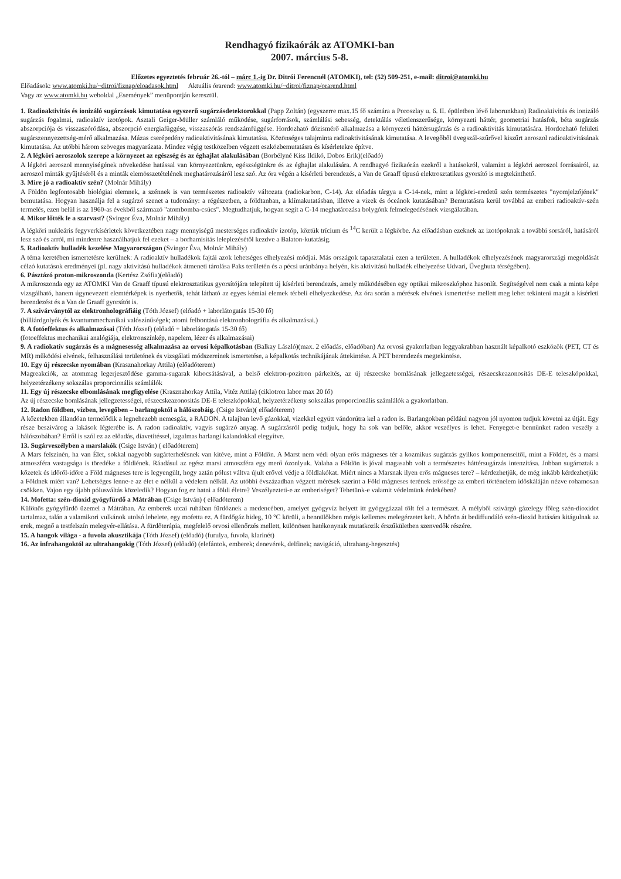Rendhagyó fizikaórák az ATOMKI-ban
2007. március 5-8.
Előzetes egyeztetés február 26.-tól – márc 1.-ig Dr. Ditrói Ferencnél (ATOMKI), tel: (52) 509-251, e-mail: ditroi@atomki.hu
Előadások: www.atomki.hu/~ditroi/fiznap/eloadasok.html Aktuális órarend: www.atomki.hu/~ditroi/fiznap/orarend.html
Vagy az www.atomki.hu weboldal „Események” menüpontján keresztül.
1. Radioaktivitás és ionizáló sugárzások kimutatása egyszerű sugárzásdetektorokkal (Papp Zoltán) (egyszerre max.15 fő számára a Poroszlay u. 6. II. épületben lévő laborunkban) Radioaktivitás és ionizáló sugárzás fogalmai, radioaktív izotópok. Asztali Geiger-Müller számláló működése, sugárforrások, számlálási sebesség, detektálás véletlenszerűsége, környezeti háttér, geometriai hatásfok, béta sugárzás abszorpciója és visszaszóródása, abszorpció energiafüggése, visszaszórás rendszámfüggése. Hordozható dózismérő alkalmazása a környezeti háttérsugárzás és a radioaktivitás kimutatására. Hordozható felületi sugárszennyezettség-mérő alkalmazása. Mázas cserépedény radioaktivitásának kimutatása. Közönséges talajminta radioaktivitásának kimutatása. A levegőből üvegszál-szűrővel kiszűrt aeroszol radioaktivitásának kimutatása. Az utóbbi három szöveges magyarázata. Mindez végig testközelben végzett eszközbemutatásra és kísérletekre építve.
2. A légköri aeroszolok szerepe a környezet az egészség és az éghajlat alakulásában (Borbélyné Kiss Ildikó, Dobos Erik)(előadó)
A légköri aeroszol mennyiségének növekedése hatással van környezetünkre, egészségünkre és az éghajlat alakulására. A rendhagyó fizikaórán ezekről a hatásokról, valamint a légköri aeroszol forrásairól, az aeroszol minták gyűjtéséről és a minták elemösszetételének meghatározásáról lesz szó. Az óra végén a kísérleti berendezés, a Van de Graaff típusú elektrosztatikus gyorsító is megtekinthető.
3. Mire jó a radioaktív szén? (Molnár Mihály)
A Földön legfontosabb biológiai elemnek, a szénnek is van természetes radioaktív változata (radiokarbon, C-14). Az előadás tárgya a C-14-nek, mint a légköri-eredetű szén természetes "nyomjelzőjének" bemutatása. Hogyan használja fel a sugárzó szenet a tudomány: a régészetben, a földtanban, a klímakutatásban, illetve a vizek és óceánok kutatásában? Bemutatásra kerül továbbá az emberi radioaktív-szén termelés, ezen belül is az 1960-as évekből származó "atombomba-csúcs". Megtudhatjuk, hogyan segít a C-14 meghatározása bolygónk felmelegedésének vizsgálatában.
4. Mikor lőtték le a szarvast? (Svingor Éva, Molnár Mihály)
A légköri nukleáris fegyverkísérletek következtében nagy mennyiségű mesterséges radioaktív izotóp, köztük trícium és <sup>14</sup>C került a légkörbe. Az előadásban ezeknek az izotópoknak a további sorsáról, hatásáról lesz szó és arról, mi mindenre használhatjuk fel ezeket – a borhamisítás leleplezésétől kezdve a Balaton-kutatásig.
5. Radioaktív hulladék kezelése Magyarországon (Svingor Éva, Molnár Mihály)
A téma keretében ismertetésre kerülnek: A radioaktív hulladékok fajtái azok lehetséges elhelyezési módjai. Más országok tapasztalatai ezen a területen. A hulladékok elhelyezésének magyarországi megoldását célzó kutatások eredményei (pl. nagy aktivitású hulladékok átmeneti tárolása Paks területén és a pécsi uránbánya helyén, kis aktivitású hulladék elhelyezése Udvari, Üveghuta térségében).
6. Pásztázó proton-mikroszonda (Kertész Zsófia)(előadó)
A mikroszonda egy az ATOMKI Van de Graaff típusú elektrosztatikus gyorsítójára telepített új kísérleti berendezés, amely működésében egy optikai mikroszkóphoz hasonlít. Segítségével nem csak a minta képe vizsgálható, hanem úgynevezett elemtérképek is nyerhetők, tehát látható az egyes kémiai elemek térbeli elhelyezkedése. Az óra során a mérések elvének ismertetése mellett meg lehet tekinteni magát a kísérleti berendezést és a Van de Graaff gyorsítót is.
7. A szivárványtól az elektronholográfiáig (Tóth József) (előadó + laborlátogatás 15-30 fő)
(billiárdgolyók és kvantummechanikai valószínűségek; atomi felbontású elektronholográfia és alkalmazásai.)
8. A fotóeffektus és alkalmazásai (Tóth József) (előadó + laborlátogatás 15-30 fő)
(fotoeffektus mechanikai analógiája, elektronszínkép, napelem, lézer és alkalmazásai)
9. A radiokatív sugárzás és a mágnesesség alkalmazása az orvosi képalkotásban (Balkay László)(max. 2 előadás, előadóban) Az orvosi gyakorlatban leggyakrabban használt képalkotó eszközök (PET, CT és MR) működési elvének, felhasználási területének és vizsgálati módszereinek ismertetése, a képalkotás technikájának áttekintése. A PET berendezés megtekintése.
10. Egy új részecske nyomában (Krasznahorkay Attila) (előadóterem)
Magreakciók, az atommag legerjesztődése gamma-sugarak kibocsátásával, a belső elektron-pozitron párkeltés, az új részecske bomlásának jellegzetességei, részecskeazonosítás DE-E teleszkópokkal, helyzetérzékeny sokszálas proporcionális számlálók
11. Egy új részecske elbomlásának megfigyelése (Krasznahorkay Attila, Vitéz Attila) (ciklotron labor max 20 fő)
Az új részecske bomlásának jellegzetességei, részecskeazonositás DE-E teleszkópokkal, helyzetérzékeny sokszálas proporcionális számlálók a gyakorlatban.
12. Radon földben, vízben, levegőben – barlangoktól a hálószobáig. (Csige István)( előadóterem)
A kőzetekben állandóan termelődik a legnehezebb nemesgáz, a RADON. A talajban levő gázokkal, vizekkel együtt vándorútra kel a radon is. Barlangokban például nagyon jól nyomon tudjuk követni az útját. Egy része beszivárog a lakások légterébe is. A radon radioaktív, vagyis sugárzó anyag. A sugárzásról pedig tudjuk, hogy ha sok van belőle, akkor veszélyes is lehet. Fenyeget-e bennünket radon veszély a hálószobában? Erről is szól ez az előadás, diavetítéssel, izgalmas barlangi kalandokkal elegyítve.
13. Sugárveszélyben a marslakók (Csige István) ( előadóterem)
A Mars felszínén, ha van Élet, sokkal nagyobb sugárterhelésnek van kitéve, mint a Földön. A Marst nem védi olyan erős mágneses tér a kozmikus sugárzás gyilkos komponenseitől, mint a Földet, és a marsi atmoszféra vastagsága is töredéke a földiének. Ráadásul az egész marsi atmoszféra egy merő ózonlyuk. Valaha a Földön is jóval magasabb volt a természetes háttérsugárzás intenzitása. Jobban sugároztak a kőzetek és időről-időre a Föld mágneses tere is legyengült, hogy aztán pólust váltva újult erővel védje a földlakókat. Miért nincs a Marsnak ilyen erős mágneses tere? – kérdezhetjük, de még inkább kérdezhetjük: a Földnek miért van? Lehetséges lenne-e az élet e nélkül a védelem nélkül. Az utóbbi évszázadban végzett mérések szerint a Föld mágneses terének erőssége az emberi történelem időskáláján nézve rohamosan csökken. Vajon egy újabb pólusváltás közeledik? Hogyan fog ez hatni a földi életre? Veszélyezteti-e az emberiséget? Tehetünk-e valamit védelmünk érdekében?
14. Mofetta: szén-dioxid gyógyfürdő a Mátrában (Csige István) ( előadóterem)
Különös gyógyfürdő üzemel a Mátrában. Az emberek utcai ruhában fürdőznek a medencében, amelyet gyógyvíz helyett itt gyógygázzal tölt fel a természet. A mélyből szivárgó gázelegy főleg szén-dioxidot tartalmaz, talán a valamikori vulkánok utolsó lehelete, egy mofetta ez. A fürdőgáz hideg, 10 °C körüli, a bennülőkben mégis kellemes melegérzetet kelt. A bőrön át bediffundáló szén-dioxid hatására kitágulnak az erek, megnő a testfelszín melegvér-ellátása. A fürdőterápia, megfelelő orvosi ellenőrzés mellett, különösen hatékonynak mutatkozik érszűkületben szenvedők részére.
15. A hangok világa - a fuvola akusztikája (Tóth József) (előadó) (furulya, fuvola, klarinét)
16. Az infrahangoktól az ultrahangokig (Tóth József) (előadó) (elefántok, emberek; denevérek, delfinek; navigáció, ultrahang-hegesztés)